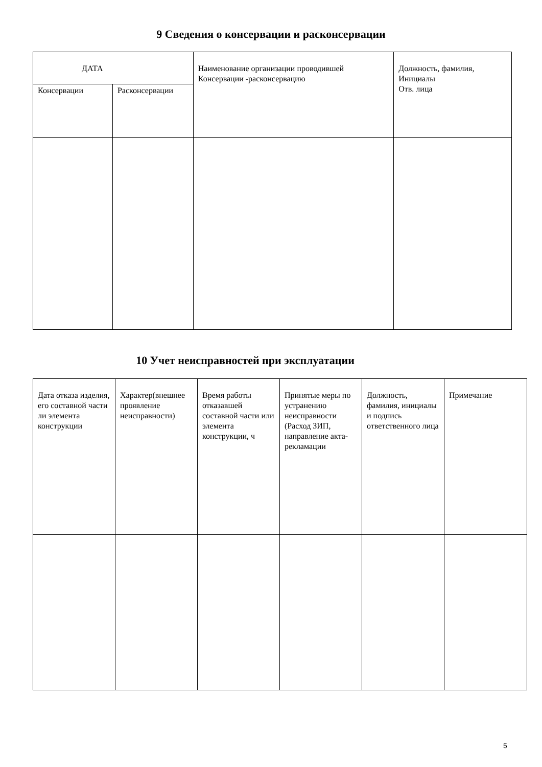9 Сведения о консервации и расконсервации
| ДАТА | | Наименование организации проводившей Консервации -расконсервацию | Должность, фамилия, Инициалы Отв. лица |
| Консервации | Расконсервации | | |
10 Учет неисправностей при эксплуатации
| Дата отказа изделия, его составной части ли элемента конструкции | Характер(внешнее проявление неисправности) | Время работы отказавшей составной части или элемента конструкции, ч | Принятые меры по устранению неисправности (Расход ЗИП, направление акта-рекламации | Должность, фамилия, инициалы и подпись ответственного лица | Примечание |
5